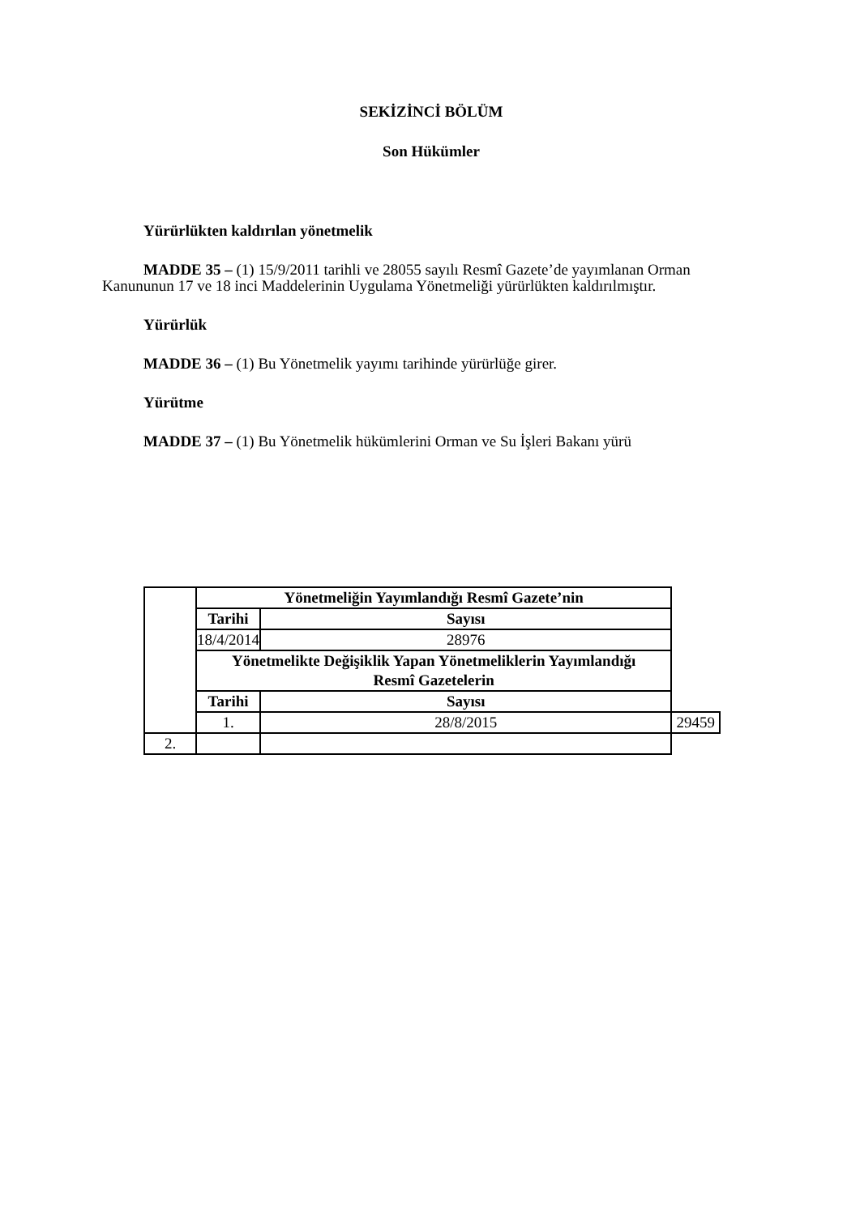SEKİZİNCİ BÖLÜM
Son Hükümler
Yürürlükten kaldırılan yönetmelik
MADDE 35 – (1) 15/9/2011 tarihli ve 28055 sayılı Resmî Gazete’de yayımlanan Orman Kanununun 17 ve 18 inci Maddelerinin Uygulama Yönetmeliği yürürlükten kaldırılmıştır.
Yürürlük
MADDE 36 – (1) Bu Yönetmelik yayımı tarihinde yürürlüğe girer.
Yürütme
MADDE 37 – (1) Bu Yönetmelik hükümlerini Orman ve Su İşleri Bakanı yürü
| | Yönetmeliğin Yayımlandığı Resmî Gazete’nin | | |
| | Tarihi | Sayısı | |
| | 18/4/2014 | 28976 | |
| | Yönetmelikte Değişiklik Yapan Yönetmeliklerin Yayımlandığı Resmî Gazetelerin | | |
| | Tarihi | Sayısı | |
| | 1. | 28/8/2015 | 29459 |
| 2. | | | |